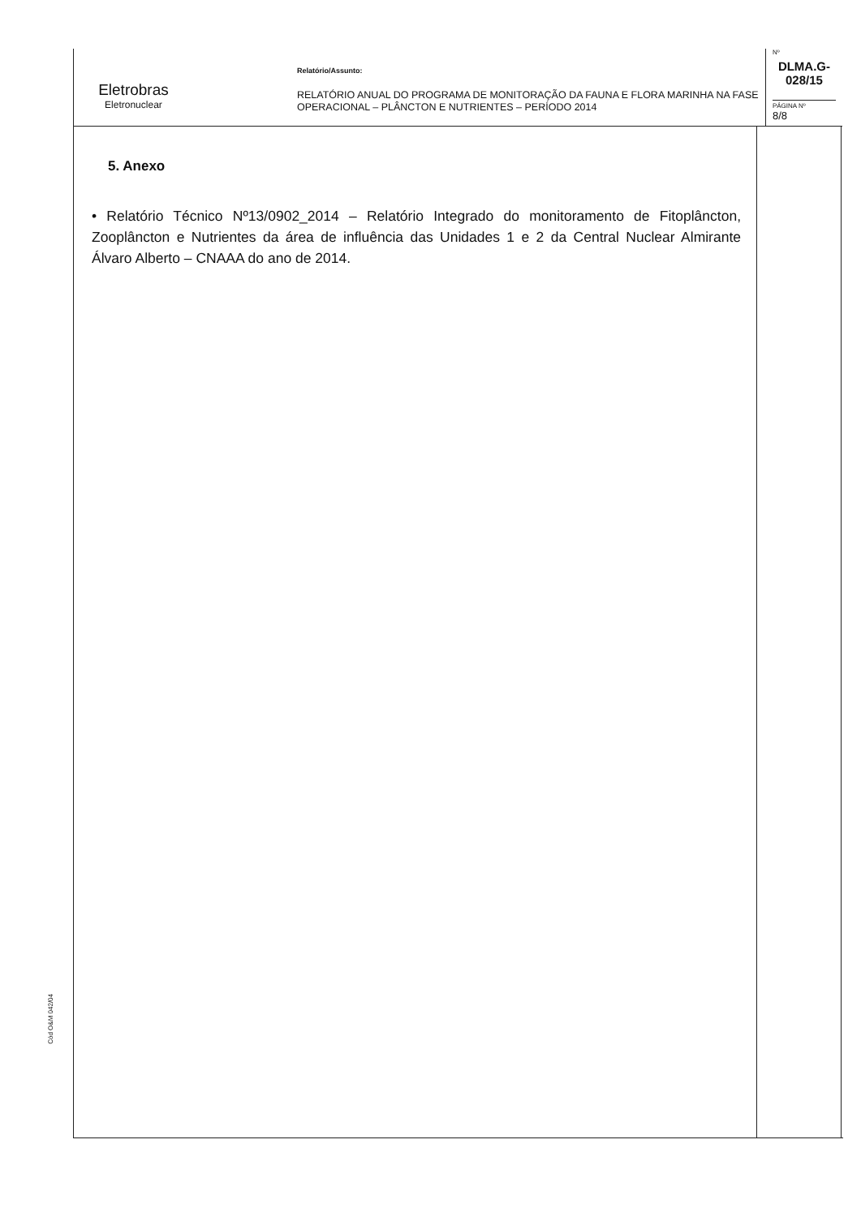Eletrobras
Eletronuclear
Relatório/Assunto:
RELATÓRIO ANUAL DO PROGRAMA DE MONITORAÇÃO DA FAUNA E FLORA MARINHA NA FASE OPERACIONAL – PLÂNCTON E NUTRIENTES – PERÍODO 2014
Nº
DLMA.G-028/15
PÁGINA Nº
8/8
5. Anexo
• Relatório Técnico Nº13/0902_2014 – Relatório Integrado do monitoramento de Fitoplâncton, Zooplâncton e Nutrientes da área de influência das Unidades 1 e 2 da Central Nuclear Almirante Álvaro Alberto – CNAAA do ano de 2014.
Cód O&M 042/04